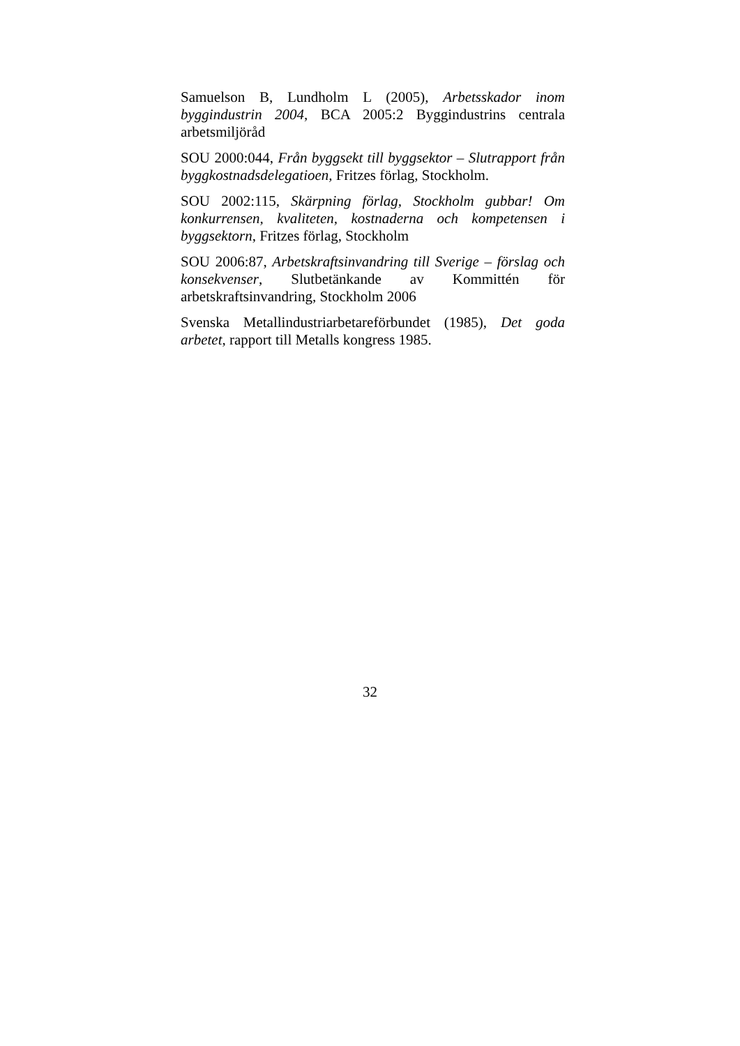Samuelson B, Lundholm L (2005), Arbetsskador inom byggindustrin 2004, BCA 2005:2 Byggindustrins centrala arbetsmiljöråd
SOU 2000:044, Från byggsekt till byggsektor – Slutrapport från byggkostnadsdelegatioen, Fritzes förlag, Stockholm.
SOU 2002:115, Skärpning förlag, Stockholm gubbar! Om konkurrensen, kvaliteten, kostnaderna och kompetensen i byggsektorn, Fritzes förlag, Stockholm
SOU 2006:87, Arbetskraftsinvandring till Sverige – förslag och konsekvenser, Slutbetänkande av Kommittén för arbetskraftsinvandring, Stockholm 2006
Svenska Metallindustriarbetareförbundet (1985), Det goda arbetet, rapport till Metalls kongress 1985.
32